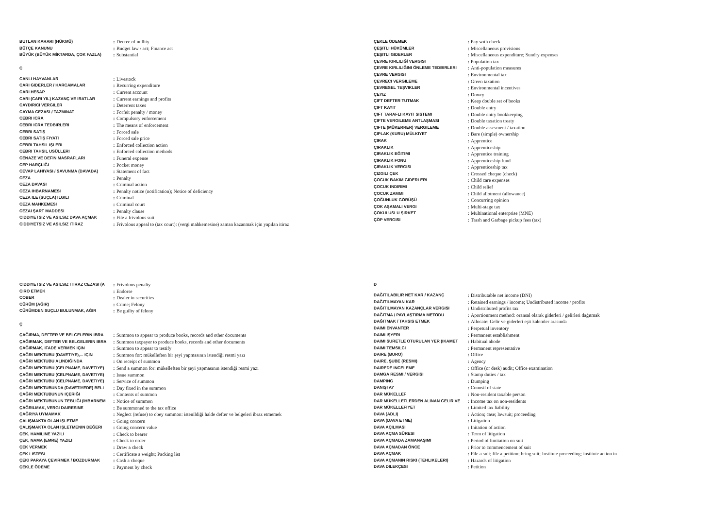| BUTLAN KARARI (HÜKMÜ) | : | Decree of nullity |
| BÜTÇE KANUNU | : | Budget law / act; Finance act |
| BÜYÜK (BÜYÜK MİKTARDA, ÇOK FAZLA) | : | Substantial |
C
| CANLI HAYVANLAR | : | Livestock |
| CARI GIDERLER / HARCAMALAR | : | Recurring expenditure |
| CARI HESAP | : | Current account |
| CARI (CARI YIL) KAZANÇ VE IRATLAR | : | Current earnings and profits |
| CAYDIRICI VERGILER | : | Deterrent taxes |
| CAYMA CEZASI / TAZMINAT | : | Forfeit penalty / money |
| CEBRI ICRA | : | Compulsory enforcement |
| CEBRI ICRA TEDBIRLERI | : | The means of enforcement |
| CEBRI SATIŞ | : | Forced sale |
| CEBRI SATIŞ FIYATI | : | Forced sale price |
| CEBRI TAHSIL IŞLERI | : | Enforced collection action |
| CEBRI TAHSIL USÜLLERI | : | Enforced collection methods |
| CENAZE VE DEFIN MASRAFLARI | : | Funeral expense |
| CEP HARÇLIĞI | : | Pocket money |
| CEVAP LAHIYASI / SAVUNMA (DAVADA) | : | Statement of fact |
| CEZA | : | Penalty |
| CEZA DAVASI | : | Criminal action |
| CEZA IHBARNAMESI | : | Penalty notice (notification); Notice of deficiency |
| CEZA ILE (SUÇLA) ILGILI | : | Criminal |
| CEZA MAHKEMESI | : | Criminal court |
| CEZAI ŞART MADDESI | : | Penalty clause |
| CIDDIYETSIZ VE ASILSIZ DAVA AÇMAK | : | File a frivolous suit |
| CIDDIYETSIZ VE ASILSIZ ITIRAZ | : | Frivolous appeal to (tax court): (vergi mahkemesine) zaman kazanmak için yapılan itiraz |
| ÇEKLE ÖDEMEK | : | Pay wıth check |
| ÇEŞITLI HÜKÜMLER | : | Miscellaneous provisions |
| ÇEŞITLI GIDERLER | : | Miscellaneous expenditure; Sundry expenses |
| ÇEVRE KIRLILIĞİ VERGISI | : | Population tax |
| ÇEVRE KIRLILIĞINI ÖNLEME TEDBIRLERI | : | Anti-population measures |
| ÇEVRE VERGISI | : | Environmental tax |
| ÇEVRECI VERGILEME | : | Green taxation |
| ÇEVRESEL TEŞVIKLER | : | Environmental incentives |
| ÇEYIZ | : | Dowry |
| ÇIFT DEFTER TUTMAK | : | Keep double set of books |
| ÇIFT KAYIT | : | Double entry |
| ÇIFT TARAFLI KAYIT SISTEMI | : | Double entry bookkeeping |
| ÇIFTE VERGILEME ANTLAŞMASI | : | Double taxation treaty |
| ÇIFTE (MÜKERRER) VERGILEME | : | Double assesment / taxation |
| ÇIPLAK (KURU) MÜLKIYET | : | Bare (simple) ownership |
| ÇIRAK | : | Apprentice |
| ÇIRAKLIK | : | Apprenticeship |
| ÇIRAKLIK EĞITIMI | : | Apprentice training |
| ÇIRAKLIK FONU | : | Apprenticeship fund |
| ÇIRAKLIK VERGISI | : | Apprenticeship tax |
| ÇIZGILI ÇEK | : | Crossed cheque (check) |
| ÇOCUK BAKIM GIDERLERI | : | Child care expenses |
| ÇOCUK INDIRIMI | : | Child relief |
| ÇOCUK ZAMMI | : | Child allotment (allowance) |
| ÇOĞUNLUK GÖRÜŞÜ | : | Concurring opinion |
| ÇOK AŞAMALI VERGI | : | Multi-stage tax |
| ÇOKULUSLU ŞIRKET | : | Multinational enterprise (MNE) |
| ÇÖP VERGISI | : | Trash and Garbage pickup fees (tax) |
| CIDDIYETSIZ VE ASILSIZ ITIRAZ CEZASI (A | : | Frivolous penalty |
| CIRO ETMEK | : | Endorse |
| COBER | : | Dealer in securities |
| CÜRÜM (AĞIR) | : | Crime; Felony |
| CÜRÜMDEN SUÇLU BULUNMAK, AĞIR | : | Be guilty of felony |
Ç
| ÇAĞIRMA, DEFTER VE BELGELERIN IBRA | : | Summon to appear to produce books, records and other documents |
| ÇAĞIRMAK, DEFTER VE BELGELERIN IBRA | : | Summon taxpayer to produce books, records and other documents |
| ÇAĞIRMAK, IFADE VERMEK IÇIN | : | Summon to appear to testify |
| ÇAĞRI MEKTUBU (DAVETIYE),... IÇIN | : | Summon for: mükelleften bir şeyi yapmasının istendiği resmi yazı |
| ÇAĞRI MEKTUBU ALINDIĞINDA | : | On receipt of summon |
| ÇAĞRI MEKTUBU (CELPNAME, DAVETIYE) | : | Send a summon for: mükelleften bir şeyi yapmasının istendiği resmi yazı |
| ÇAĞRI MEKTUBU (CELPNAME, DAVETIYE) | : | Issue summon |
| ÇAĞRI MEKTUBU (CELPNAME, DAVETIYE) | : | Service of summon |
| ÇAĞRI MEKTUBUNDA (DAVETIYEDE) BELI | : | Day fixed in the summon |
| ÇAĞRI MEKTUBUNUN IÇERIĞI | : | Contents of summon |
| ÇAĞRI MEKTUBUNUN TEBLIĞI (IHBARNEM | : | Notice of summon |
| ÇAĞRILMAK, VERGI DAIRESINE | : | Be summoned to the tax office |
| ÇAĞRIYA UYMAMAK | : | Neglect (refuse) to obey summon: istenildiği halde defter ve belgeleri ibraz etmemek |
| ÇALIŞMAKTA OLAN IŞLETME | : | Going concern |
| ÇALIŞMAKTA OLAN IŞLETMENIN DEĞERI | : | Going concern value |
| ÇEK, HAMILINE YAZILI | : | Check to bearer |
| ÇEK, NAMA (EMRE) YAZILI | : | Check to order |
| ÇEK VERMEK | : | Draw a check |
| ÇEK LISTESI | : | Certificate a weight; Packing list |
| ÇEKI PARAYA ÇEVIRMEK / BOZDURMAK | : | Cash a cheque |
| ÇEKLE ÖDEME | : | Payment by check |
D
| DAĞITILABILIR NET KAR / KAZANÇ | : | Distributable net income (DNI) |
| DAĞITILMAYAN KAR | : | Retained earnings / income; Undistributed income / profits |
| DAĞITILMAYAN KAZANÇLAR VERGISI | : | Undistributed profits tax |
| DAĞITMA / PAYLAŞTIRMA METODU | : | Aportionment method: oransal olarak giderleri / gelirleri dağıtmak |
| DAĞITMAK / TAHSIS ETMEK | : | Allocate: Gelir ve giderleri eşit kalemler arasında |
| DAIMI ENVANTER | : | Perpetual inventory |
| DAIMI IŞYERI | : | Permanent establishment |
| DAIMI SURETLE OTURULAN YER (IKAMET | : | Habitual abode |
| DAIMI TEMSILCI | : | Permanent representative |
| DAIRE (BURO) | : | Office |
| DAIRE, ŞUBE (RESMI) | : | Agency |
| DAIREDE INCELEME | : | Office (or desk) audit; Office examination |
| DAMGA RESMI / VERGISI | : | Stamp duties / tax |
| DAMPING | : | Dumping |
| DANIŞTAY | : | Counsil of state |
| DAR MÜKELLEF | : | Non-resident taxable person |
| DAR MÜKELLEFLERDEN ALINAN GELIR VE | : | Income tax on non-residents |
| DAR MÜKELLEFIYET | : | Limited tax liability |
| DAVA (ADLI) | : | Action; case; lawsuit; proceeding |
| DAVA (DAVA ETME) | : | Litigation |
| DAVA AÇILMASI | : | Initation of action |
| DAVA AÇMA SÜRESI | : | Term of litigation |
| DAVA AÇMADA ZAMANAŞIMI | : | Period of limitation on suit |
| DAVA AÇMADAN ÖNCE | : | Prior to commencement of suit |
| DAVA AÇMAK | : | File a suit; file a petition; bring suit; Institute proceeding; institute action in |
| DAVA AÇMANIN RISKI (TEHLIKELERI) | : | Hazards of litigation |
| DAVA DILEKÇESI | : | Petition |